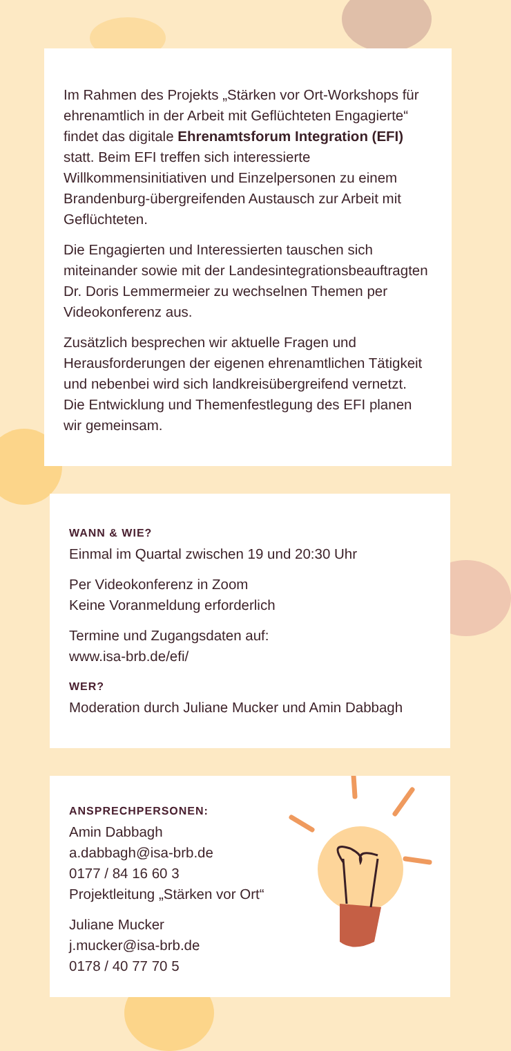Im Rahmen des Projekts „Stärken vor Ort-Workshops für ehrenamtlich in der Arbeit mit Geflüchteten Engagierte“ findet das digitale Ehrenamtsforum Integration (EFI) statt. Beim EFI treffen sich interessierte Willkommensinitiativen und Einzelpersonen zu einem Brandenburg-übergreifenden Austausch zur Arbeit mit Geflüchteten.
Die Engagierten und Interessierten tauschen sich miteinander sowie mit der Landesintegrationsbeauftragten Dr. Doris Lemmermeier zu wechselnen Themen per Videokonferenz aus.
Zusätzlich besprechen wir aktuelle Fragen und Herausforderungen der eigenen ehrenamtlichen Tätigkeit und nebenbei wird sich landkreisübergreifend vernetzt. Die Entwicklung und Themenfestlegung des EFI planen wir gemeinsam.
WANN & WIE?
Einmal im Quartal zwischen 19 und 20:30 Uhr
Per Videokonferenz in Zoom
Keine Voranmeldung erforderlich
Termine und Zugangsdaten auf:
www.isa-brb.de/efi/
WER?
Moderation durch Juliane Mucker und Amin Dabbagh
ANSPRECHPERSONEN:
Amin Dabbagh
a.dabbagh@isa-brb.de
0177 / 84 16 60 3
Projektleitung „Stärken vor Ort“
Juliane Mucker
j.mucker@isa-brb.de
0178 / 40 77 70 5